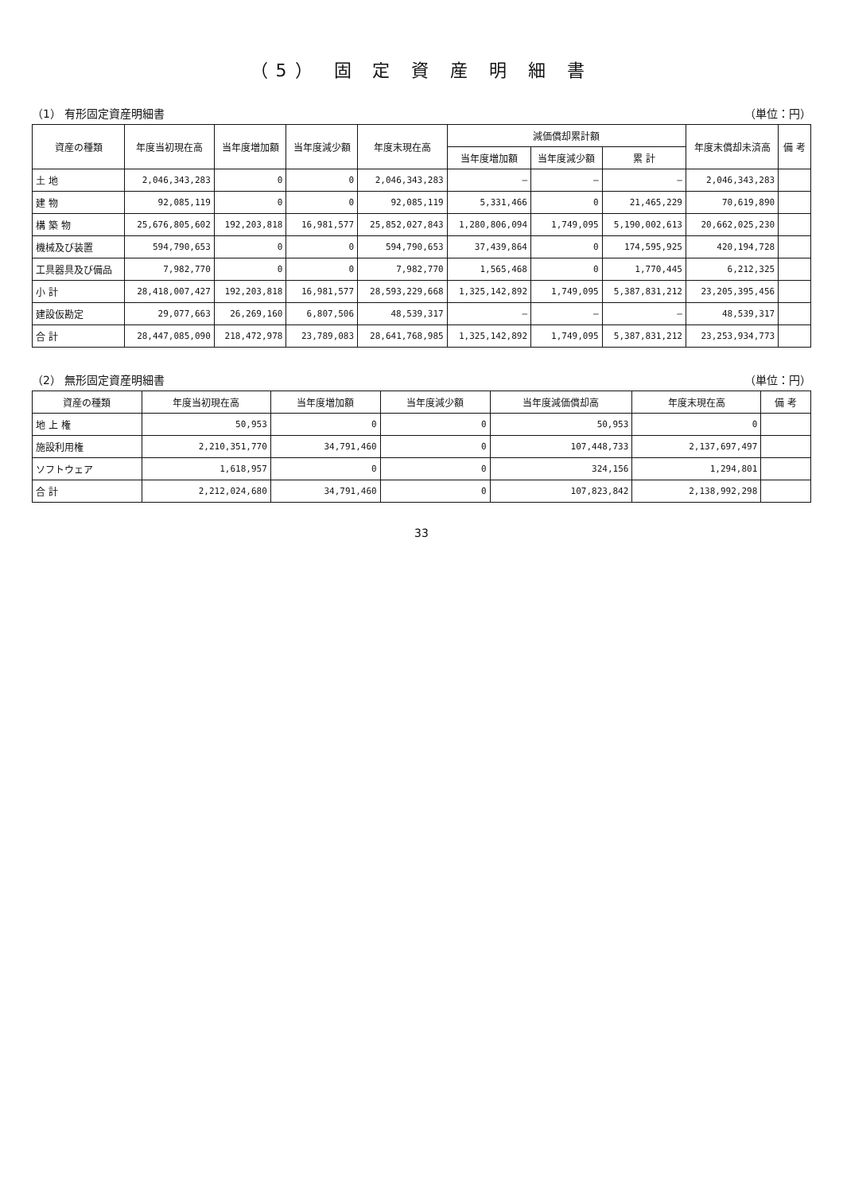（5） 固 定 資 産 明 細 書
（1） 有形固定資産明細書 （単位：円）
| 資産の種類 | 年度当初現在高 | 当年度増加額 | 当年度減少額 | 年度末現在高 | 減価償却累計額 | | | 年度末償却未済高 | 備 考 |
| --- | --- | --- | --- | --- | --- | --- | --- | --- | --- |
| | | | | | 当年度増加額 | 当年度減少額 | 累 計 | | |
| 土 地 | 2,046,343,283 | 0 | 0 | 2,046,343,283 | — | — | — | 2,046,343,283 | |
| 建 物 | 92,085,119 | 0 | 0 | 92,085,119 | 5,331,466 | 0 | 21,465,229 | 70,619,890 | |
| 構 築 物 | 25,676,805,602 | 192,203,818 | 16,981,577 | 25,852,027,843 | 1,280,806,094 | 1,749,095 | 5,190,002,613 | 20,662,025,230 | |
| 機械及び装置 | 594,790,653 | 0 | 0 | 594,790,653 | 37,439,864 | 0 | 174,595,925 | 420,194,728 | |
| 工具器具及び備品 | 7,982,770 | 0 | 0 | 7,982,770 | 1,565,468 | 0 | 1,770,445 | 6,212,325 | |
| 小 計 | 28,418,007,427 | 192,203,818 | 16,981,577 | 28,593,229,668 | 1,325,142,892 | 1,749,095 | 5,387,831,212 | 23,205,395,456 | |
| 建設仮勘定 | 29,077,663 | 26,269,160 | 6,807,506 | 48,539,317 | — | — | — | 48,539,317 | |
| 合 計 | 28,447,085,090 | 218,472,978 | 23,789,083 | 28,641,768,985 | 1,325,142,892 | 1,749,095 | 5,387,831,212 | 23,253,934,773 | |
（2） 無形固定資産明細書 （単位：円）
| 資産の種類 | 年度当初現在高 | 当年度増加額 | 当年度減少額 | 当年度減価償却高 | 年度末現在高 | 備 考 |
| --- | --- | --- | --- | --- | --- | --- |
| 地 上 権 | 50,953 | 0 | 0 | 50,953 | 0 | |
| 施設利用権 | 2,210,351,770 | 34,791,460 | 0 | 107,448,733 | 2,137,697,497 | |
| ソフトウェア | 1,618,957 | 0 | 0 | 324,156 | 1,294,801 | |
| 合 計 | 2,212,024,680 | 34,791,460 | 0 | 107,823,842 | 2,138,992,298 | |
33